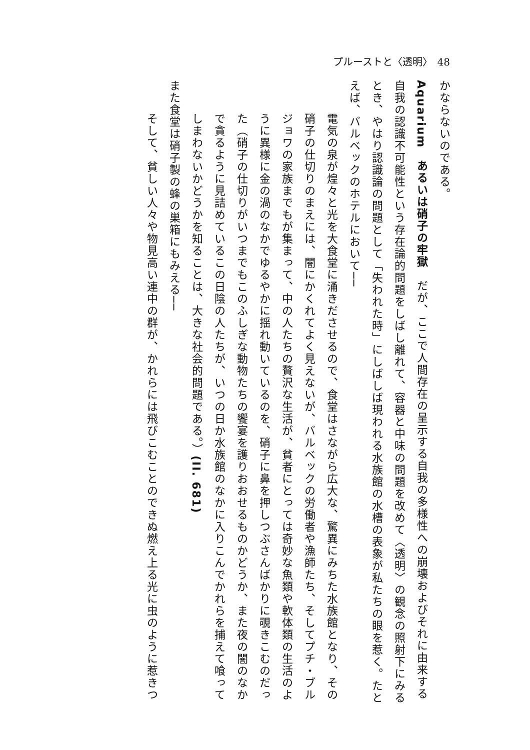プルーストと〈透明〉　48
かならないのである。
Aquarium　あるいは硝子の牢獄　だが、ここで人間存在の呈示する自我の多様性への崩壊およびそれに由来する自我の認識不可能性という存在論的問題をしばし離れて、容器と中味の問題を改めて〈透明〉の観念の照射下にみるとき、やはり認識論の問題として「失われた時」にしばしば現われる水族館の水槽の表象が私たちの眼を惹く。たとえば、バルベックのホテルにおいて──
電気の泉が煌々と光を大食堂に涌きださせるので、食堂はさながら広大な、驚異にみちた水族館となり、その硝子の仕切りのまえには、闇にかくれてよく見えないが、バルベックの労働者や漁師たち、そしてプチ・ブルジョワの家族までもが集まって、中の人たちの贅沢な生活が、貧者にとっては奇妙な魚類や軟体類の生活のように異様に金の渦のなかでゆるやかに揺れ動いているのを、硝子に鼻を押しつぶさんばかりに覗きこむのだった（硝子の仕切りがいつまでもこのふしぎな動物たちの饗宴を護りおおせるものかどうか、また夜の闇のなかで貪るように見詰めているこの日陰の人たちが、いつの日か水族館のなかに入りこんでかれらを捕えて喰ってしまわないかどうかを知ることは、大きな社会的問題である。）(II. 681)
また食堂は硝子製の蜂の巣箱にもみえる──
そして、貧しい人々や物見高い連中の群が、かれらには飛びこむことのできぬ燃え上る光に虫のように惹きつ